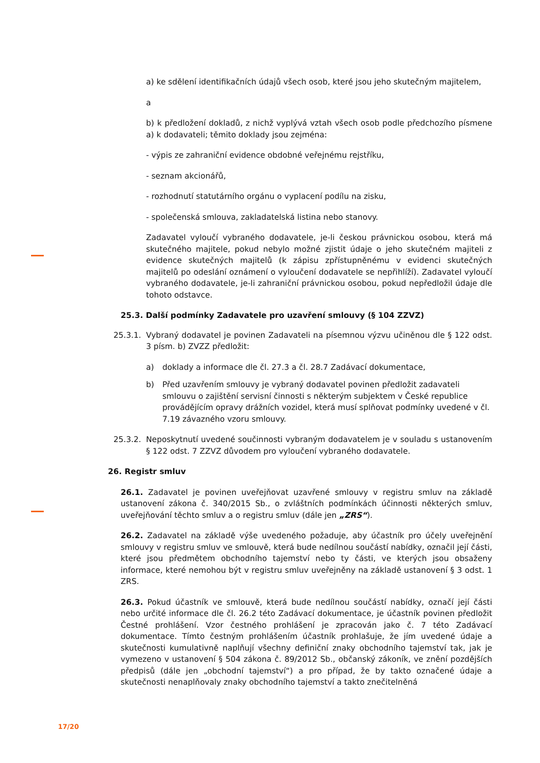a) ke sdělení identifikačních údajů všech osob, které jsou jeho skutečným majitelem,
a
b) k předložení dokladů, z nichž vyplývá vztah všech osob podle předchozího písmene a) k dodavateli; těmito doklady jsou zejména:
- výpis ze zahraniční evidence obdobné veřejnému rejstříku,
- seznam akcionářů,
- rozhodnutí statutárního orgánu o vyplacení podílu na zisku,
- společenská smlouva, zakladatelská listina nebo stanovy.
Zadavatel vyloučí vybraného dodavatele, je-li českou právnickou osobou, která má skutečného majitele, pokud nebylo možné zjistit údaje o jeho skutečném majiteli z evidence skutečných majitelů (k zápisu zpřístupněnému v evidenci skutečných majitelů po odeslání oznámení o vyloučení dodavatele se nepřihlíží). Zadavatel vyloučí vybraného dodavatele, je-li zahraniční právnickou osobou, pokud nepředložil údaje dle tohoto odstavce.
25.3. Další podmínky Zadavatele pro uzavření smlouvy (§ 104 ZZVZ)
25.3.1. Vybraný dodavatel je povinen Zadavateli na písemnou výzvu učiněnou dle § 122 odst. 3 písm. b) ZVZZ předložit:
a) doklady a informace dle čl. 27.3 a čl. 28.7 Zadávací dokumentace,
b) Před uzavřením smlouvy je vybraný dodavatel povinen předložit zadavateli smlouvu o zajištění servisní činnosti s některým subjektem v České republice provádějícím opravy drážních vozidel, která musí splňovat podmínky uvedené v čl. 7.19 závazného vzoru smlouvy.
25.3.2. Neposkytnutí uvedené součinnosti vybraným dodavatelem je v souladu s ustanovením § 122 odst. 7 ZZVZ důvodem pro vyloučení vybraného dodavatele.
26. Registr smluv
26.1. Zadavatel je povinen uveřejňovat uzavřené smlouvy v registru smluv na základě ustanovení zákona č. 340/2015 Sb., o zvláštních podmínkách účinnosti některých smluv, uveřejňování těchto smluv a o registru smluv (dále jen „ZRS“).
26.2. Zadavatel na základě výše uvedeného požaduje, aby účastník pro účely uveřejnění smlouvy v registru smluv ve smlouvě, která bude nedílnou součástí nabídky, označil její části, které jsou předmětem obchodního tajemství nebo ty části, ve kterých jsou obsaženy informace, které nemohou být v registru smluv uveřejněny na základě ustanovení § 3 odst. 1 ZRS.
26.3. Pokud účastník ve smlouvě, která bude nedílnou součástí nabídky, označí její části nebo určité informace dle čl. 26.2 této Zadávací dokumentace, je účastník povinen předložit Čestné prohlášení. Vzor čestného prohlášení je zpracován jako č. 7 této Zadávací dokumentace. Tímto čestným prohlášením účastník prohlašuje, že jím uvedené údaje a skutečnosti kumulativně naplňují všechny definiční znaky obchodního tajemství tak, jak je vymezeno v ustanovení § 504 zákona č. 89/2012 Sb., občanský zákoník, ve znění pozdějších předpisů (dále jen „obchodní tajemství“) a pro případ, že by takto označené údaje a skutečnosti nenaplňovaly znaky obchodního tajemství a takto znečitelněná
17/20